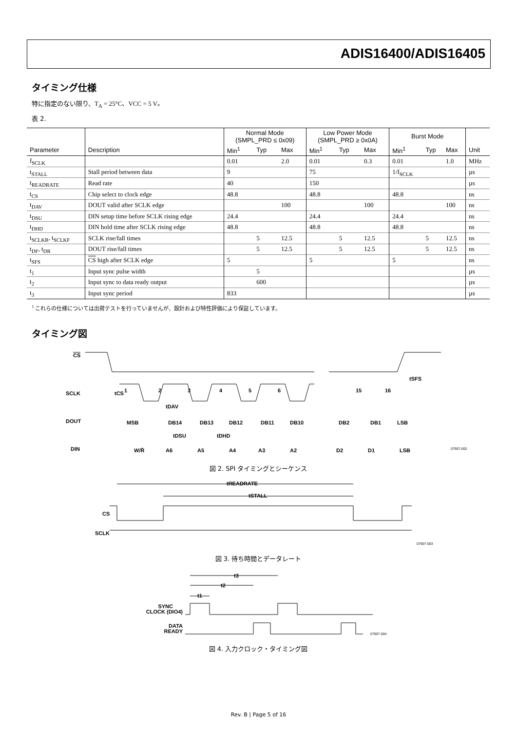ADIS16400/ADIS16405
タイミング仕様
特に指定のない限り、T<sub>A</sub> = 25°C、VCC = 5 V。
表 2.
| | | Normal Mode (SMPL_PRD ≤ 0x09) | | | Low Power Mode (SMPL_PRD ≥ 0x0A) | | | Burst Mode | | | |
| --- | --- | --- | --- | --- | --- | --- | --- | --- | --- | --- | --- |
| Parameter | Description | Min<sup>1</sup> | Typ | Max | Min<sup>1</sup> | Typ | Max | Min<sup>1</sup> | Typ | Max | Unit |
| f<sub>SCLK</sub> | | 0.01 | | 2.0 | 0.01 | | 0.3 | 0.01 | | 1.0 | MHz |
| t<sub>STALL</sub> | Stall period between data | 9 | | | 75 | | | 1/f<sub>SCLK</sub> | | | µs |
| t<sub>READRATE</sub> | Read rate | 40 | | | 150 | | | | | | µs |
| t<sub>CS</sub> | Chip select to clock edge | 48.8 | | | 48.8 | | | 48.8 | | | ns |
| t<sub>DAV</sub> | DOUT valid after SCLK edge | | | 100 | | | 100 | | | 100 | ns |
| t<sub>DSU</sub> | DIN setup time before SCLK rising edge | 24.4 | | | 24.4 | | | 24.4 | | | ns |
| t<sub>DHD</sub> | DIN hold time after SCLK rising edge | 48.8 | | | 48.8 | | | 48.8 | | | ns |
| t<sub>SCLKR</sub>, t<sub>SCLKF</sub> | SCLK rise/fall times | | 5 | 12.5 | | 5 | 12.5 | | 5 | 12.5 | ns |
| t<sub>DF</sub>, t<sub>DR</sub> | DOUT rise/fall times | | 5 | 12.5 | | 5 | 12.5 | | 5 | 12.5 | ns |
| t<sub>SFS</sub> | CS high after SCLK edge | 5 | | | 5 | | | 5 | | | ns |
| t<sub>1</sub> | Input sync pulse width | | 5 | | | | | | | | µs |
| t<sub>2</sub> | Input sync to data ready output | | 600 | | | | | | | | µs |
| t<sub>3</sub> | Input sync period | 833 | | | | | | | | | µs |
<sup>1</sup> これらの仕様については出荷テストを行っていませんが、設計および特性評価により保証しています。
タイミング図
CS
SCLK
tCS
tSFS
1
2
3
4
5
6
15
16
tDAV
DOUT
MSB
DB14
DB13
DB12
DB11
DB10
DB2
DB1
LSB
tDSU
tDHD
DIN
W/R̄
A6
A5
A4
A3
A2
D2
D1
LSB
07907-002
図 2. SPI タイミングとシーケンス
tREADRATE
tSTALL
CS
SCLK
07907-003
図 3. 待ち時間とデータレート
t3
t2
t1
SYNC
CLOCK (DIO4)
DATA
READY
07907-004
図 4. 入力クロック・タイミング図
Rev. B | Page 5 of 16